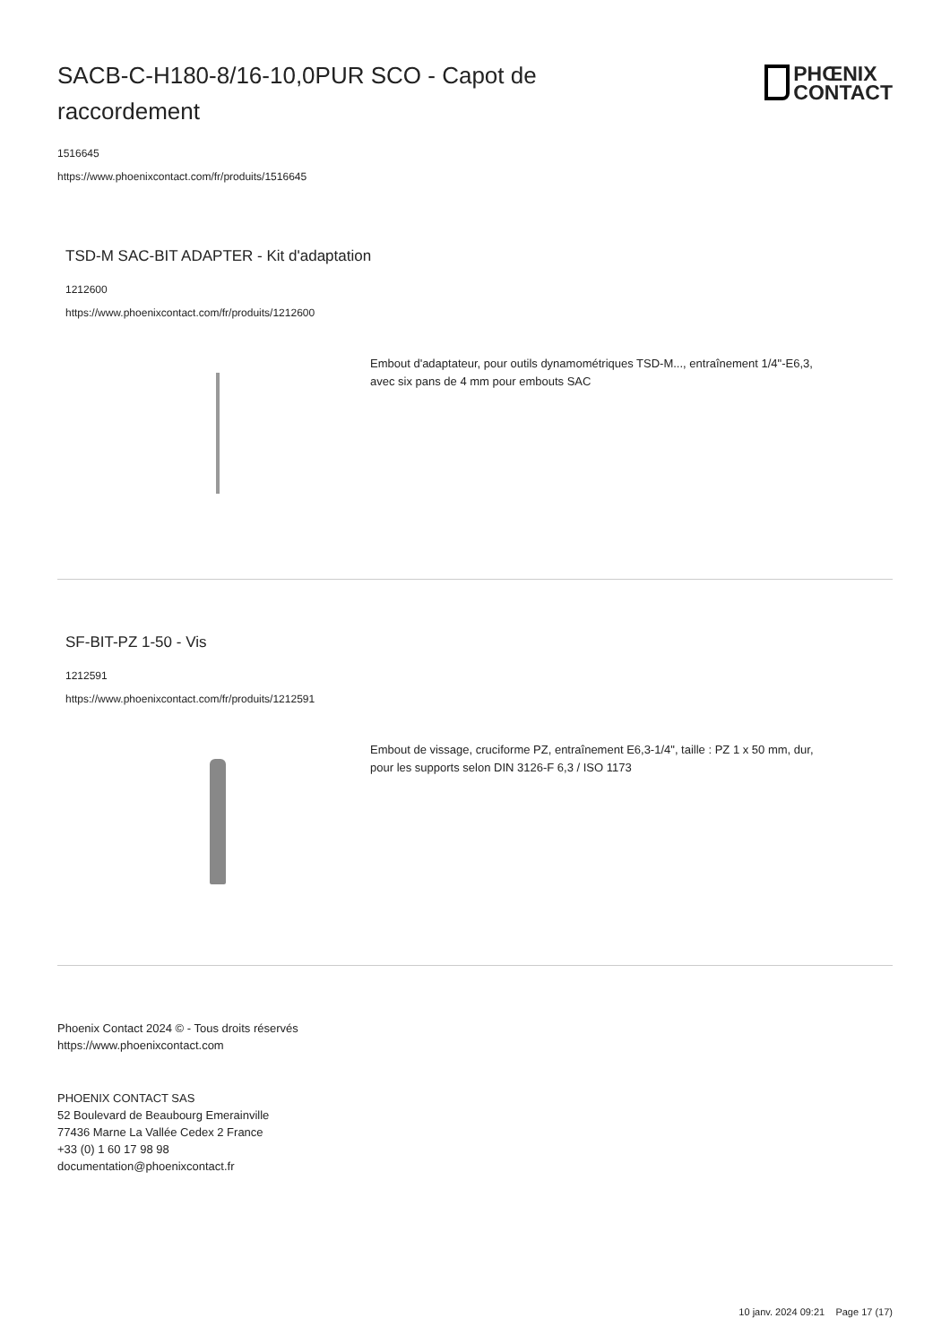SACB-C-H180-8/16-10,0PUR SCO - Capot de raccordement
PHŒNIX
CONTACT
1516645
https://www.phoenixcontact.com/fr/produits/1516645
TSD-M SAC-BIT ADAPTER - Kit d'adaptation
1212600
https://www.phoenixcontact.com/fr/produits/1212600
Embout d'adaptateur, pour outils dynamométriques TSD-M..., entraînement 1/4"-E6,3, avec six pans de 4 mm pour embouts SAC
SF-BIT-PZ 1-50 - Vis
1212591
https://www.phoenixcontact.com/fr/produits/1212591
Embout de vissage, cruciforme PZ, entraînement E6,3-1/4", taille : PZ 1 x 50 mm, dur, pour les supports selon DIN 3126-F 6,3 / ISO 1173
Phoenix Contact 2024 © - Tous droits réservés
https://www.phoenixcontact.com
PHOENIX CONTACT SAS
52 Boulevard de Beaubourg Emerainville
77436 Marne La Vallée Cedex 2 France
+33 (0) 1 60 17 98 98
documentation@phoenixcontact.fr
10 janv. 2024 09:21 Page 17 (17)